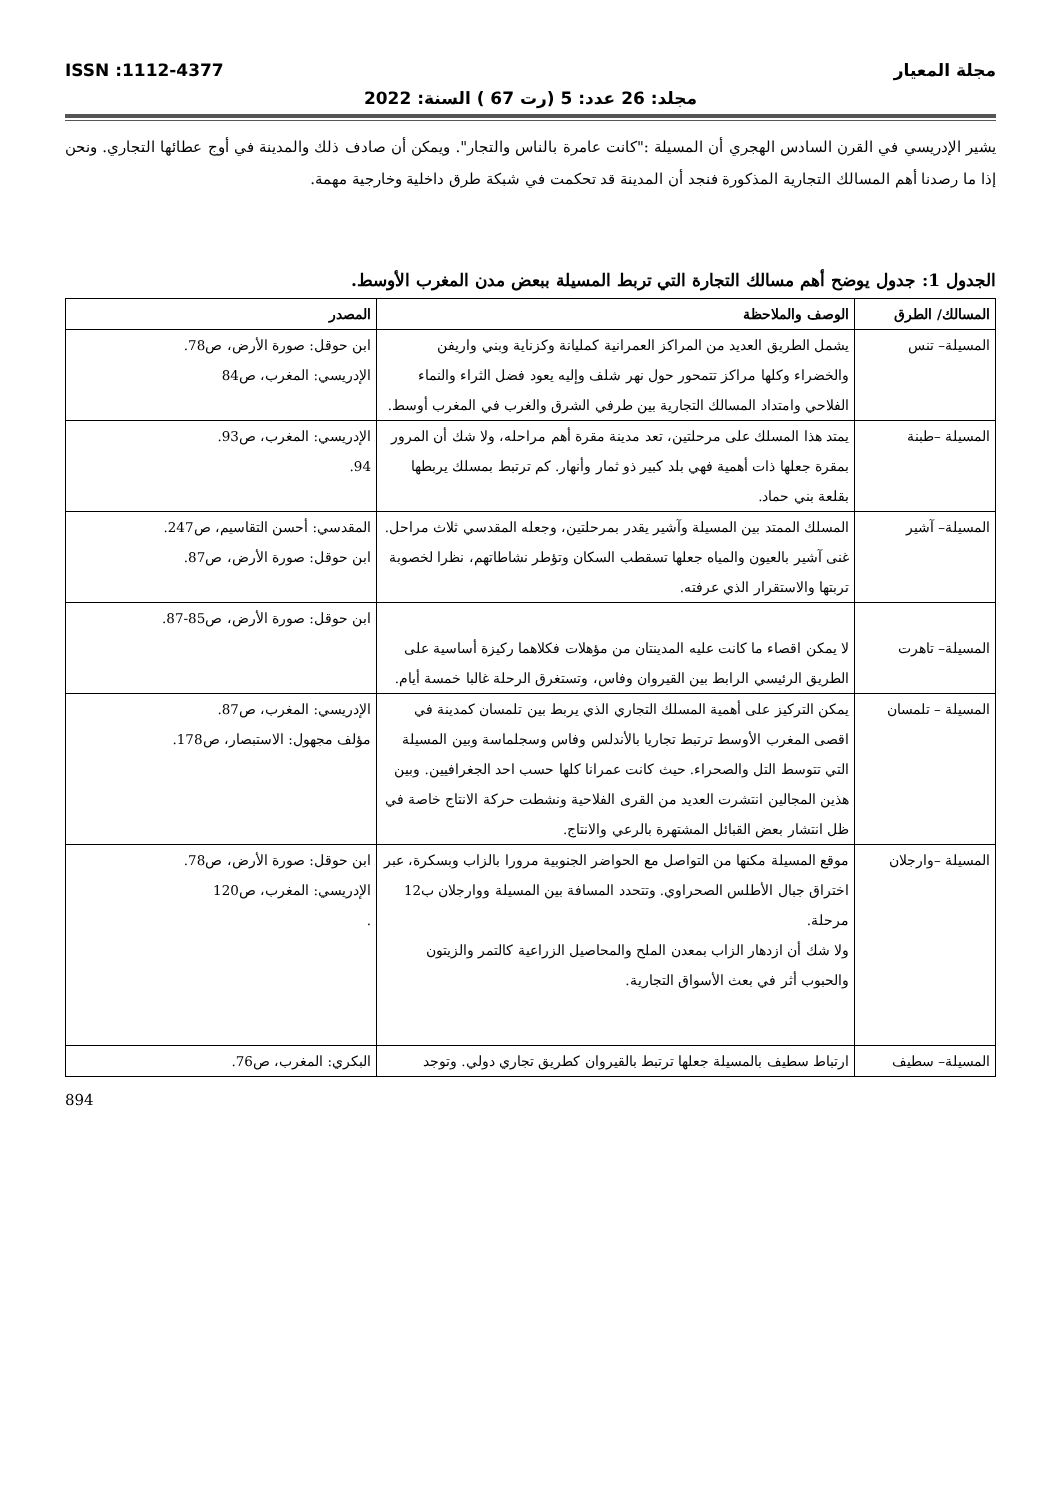مجلة المعيار ISSN :1112-4377
مجلد: 26 عدد: 5 (رت 67 ) السنة: 2022
يشير الإدريسي في القرن السادس الهجري أن المسيلة :"كانت عامرة بالناس والتجار". ويمكن أن صادف ذلك والمدينة في أوج عطائها التجاري. ونحن إذا ما رصدنا أهم المسالك التجارية المذكورة فنجد أن المدينة قد تحكمت في شبكة طرق داخلية وخارجية مهمة.
الجدول 1: جدول يوضح أهم مسالك التجارة التي تربط المسيلة ببعض مدن المغرب الأوسط.
| المسالك/ الطرق | الوصف والملاحظة | المصدر |
| --- | --- | --- |
| المسيلة– تنس | يشمل الطريق العديد من المراكز العمرانية كمليانة وكزناية وبني واريفن والخضراء وكلها مراكز تتمحور حول نهر شلف وإليه يعود فضل الثراء والنماء الفلاحي وامتداد المسالك التجارية بين طرفي الشرق والغرب في المغرب أوسط. | ابن حوقل: صورة الأرض، ص78. الإدريسي: المغرب، ص84 |
| المسيلة –طبنة | يمتد هذا المسلك على مرحلتين، تعد مدينة مقرة أهم مراحله، ولا شك أن المرور بمقرة جعلها ذات أهمية فهي بلد كبير ذو ثمار وأنهار. كم ترتبط بمسلك يربطها بقلعة بني حماد. | الإدريسي: المغرب، ص93. 94. |
| المسيلة– آشير | المسلك الممتد بين المسيلة وآشير يقدر بمرحلتين، وجعله المقدسي ثلاث مراحل. غنى آشير بالعيون والمياه جعلها تسقطب السكان وتؤطر نشاطاتهم، نظرا لخصوبة تربتها والاستقرار الذي عرفته. | المقدسي: أحسن التقاسيم، ص247. ابن حوقل: صورة الأرض، ص87. |
| المسيلة– تاهرت | لا يمكن اقصاء ما كانت عليه المدينتان من مؤهلات فكلاهما ركيزة أساسية على الطريق الرئيسي الرابط بين القيروان وفاس، وتستغرق الرحلة غالبا خمسة أيام. | ابن حوقل: صورة الأرض، ص85-87. |
| المسيلة – تلمسان | يمكن التركيز على أهمية المسلك التجاري الذي يربط بين تلمسان كمدينة في اقصى المغرب الأوسط ترتبط تجاريا بالأندلس وفاس وسجلماسة وبين المسيلة التي تتوسط التل والصحراء. حيث كانت عمرانا كلها حسب احد الجغرافيين. وبين هذين المجالين انتشرت العديد من القرى الفلاحية ونشطت حركة الانتاج خاصة في ظل انتشار بعض القبائل المشتهرة بالرعي والانتاج. | الإدريسي: المغرب، ص87. مؤلف مجهول: الاستبصار، ص178. |
| المسيلة –وارجلان | موقع المسيلة مكنها من التواصل مع الحواضر الجنوبية مرورا بالزاب وبسكرة، عبر اختراق جبال الأطلس الصحراوي. وتتحدد المسافة بين المسيلة ووارجلان ب12 مرحلة. ولا شك أن ازدهار الزاب بمعدن الملح والمحاصيل الزراعية كالتمر والزيتون والحبوب أثر في بعث الأسواق التجارية. | ابن حوقل: صورة الأرض، ص78. الإدريسي: المغرب، ص120 . |
| المسيلة– سطيف | ارتباط سطيف بالمسيلة جعلها ترتبط بالقيروان كطريق تجاري دولي. وتوجد | البكري: المغرب، ص76. |
894